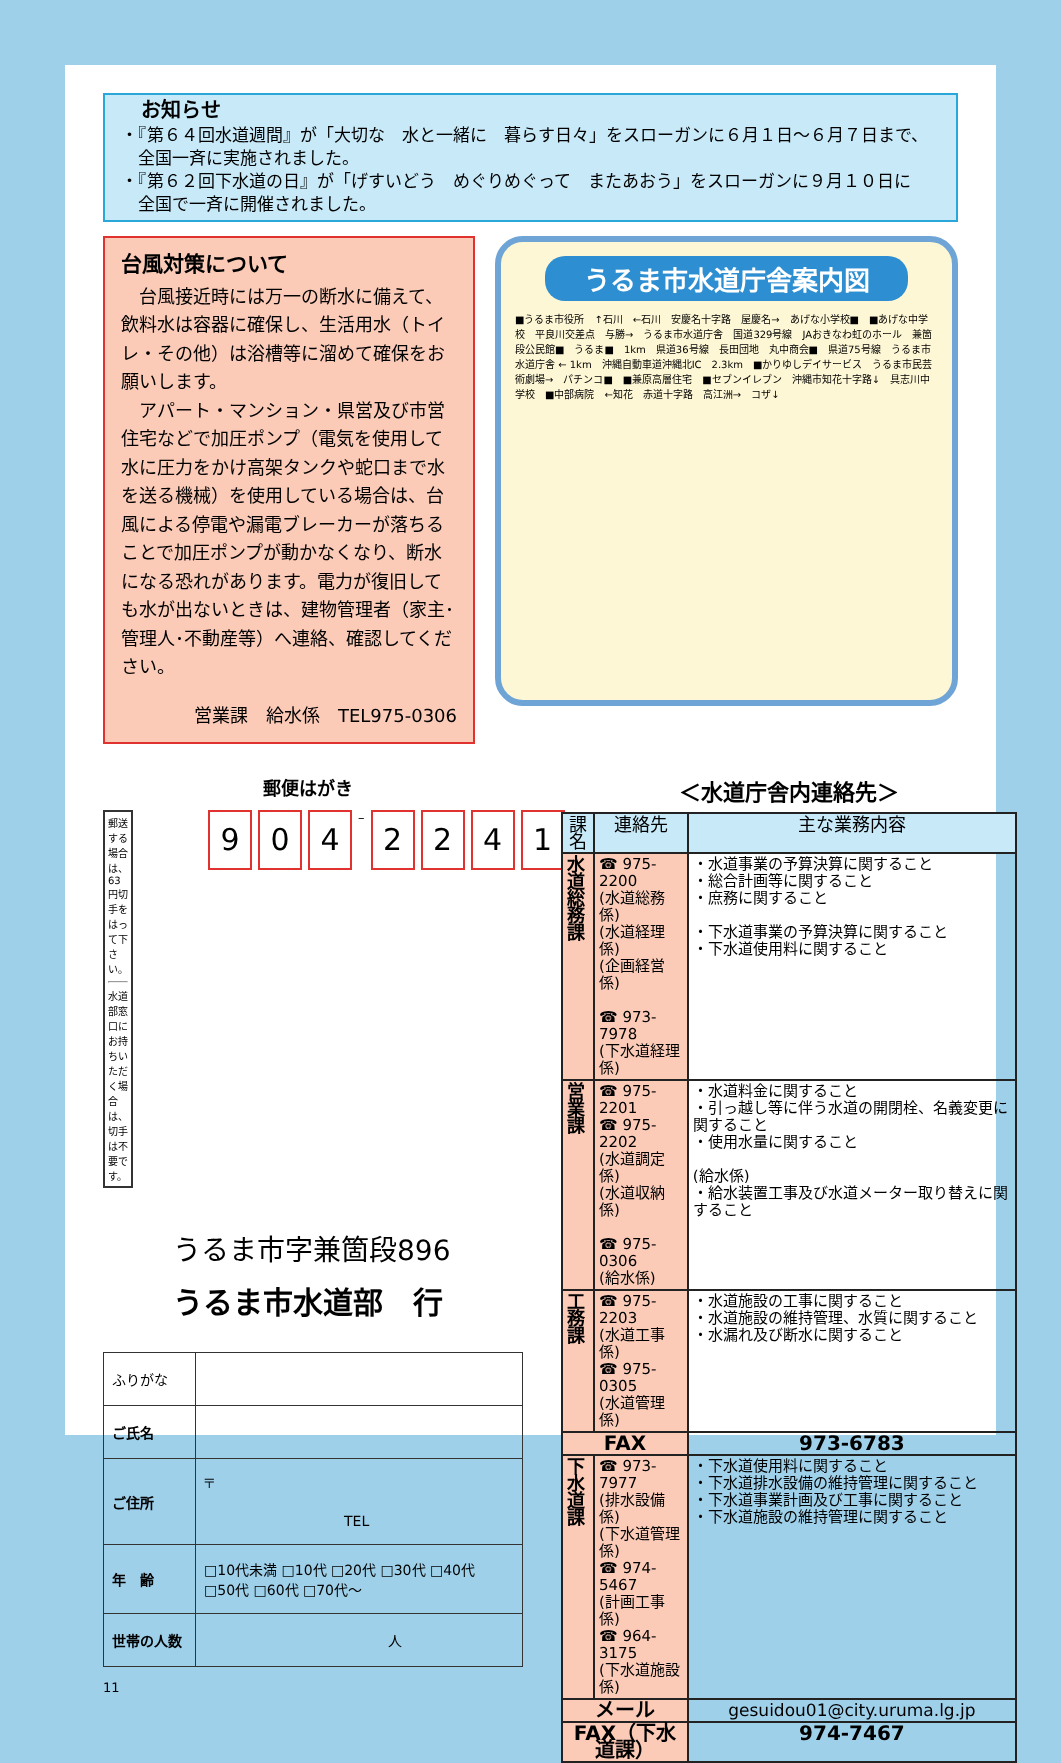お知らせ
・『第６４回水道週間』が「大切な　水と一緒に　暮らす日々」をスローガンに６月１日～６月７日まで、
　全国一斉に実施されました。
・『第６２回下水道の日』が「げすいどう　めぐりめぐって　またあおう」をスローガンに９月１０日に
　全国で一斉に開催されました。
台風対策について
　台風接近時には万一の断水に備えて、飲料水は容器に確保し、生活用水（トイレ・その他）は浴槽等に溜めて確保をお願いします。
　アパート・マンション・県営及び市営住宅などで加圧ポンプ（電気を使用して水に圧力をかけ高架タンクや蛇口まで水を送る機械）を使用している場合は、台風による停電や漏電ブレーカーが落ちることで加圧ポンプが動かなくなり、断水になる恐れがあります。電力が復旧しても水が出ないときは、建物管理者（家主･管理人･不動産等）へ連絡、確認してください。
営業課　給水係　TEL975-0306
うるま市水道庁舎案内図
■うるま市役所　↑石川　←石川　安慶名十字路　屋慶名→　あげな小学校■　■あげな中学校　平良川交差点　与勝→　うるま市水道庁舎　国道329号線　JAおきなわ虹のホール　兼箇段公民館■　うるま■　1km　県道36号線　長田団地　丸中商会■　県道75号線　うるま市水道庁舎 ← 1km　沖縄自動車道沖縄北IC　2.3km　■かりゆしデイサービス　うるま市民芸術劇場→　パチンコ■　■兼原高層住宅　■セブンイレブン　沖縄市知花十字路↓　具志川中学校　■中部病院　←知花　赤道十字路　高江洲→　コザ↓
郵便はがき
郵送する場合は、63円切手をはって下さい。
水道部窓口にお持ちいただく場合は、切手は不要です。
9 0 4 – 2241
うるま市字兼箇段896
うるま市水道部　行
| ふりがな | |
| ご氏名 | |
| ご住所 | 〒 TEL |
| 年 齢 | □10代未満 □10代 □20代 □30代 □40代 □50代 □60代 □70代～ |
| 世帯の人数 | 人 |
11
＜水道庁舎内連絡先＞
| 課名 | 連絡先 | 主な業務内容 |
| --- | --- | --- |
| 水道総務課 | ☎ 975-2200 (水道総務係) (水道経理係) (企画経営係) ☎ 973-7978 (下水道経理係) | ・水道事業の予算決算に関すること ・総合計画等に関すること ・庶務に関すること ・下水道事業の予算決算に関すること ・下水道使用料に関すること |
| 営業課 | ☎ 975-2201 ☎ 975-2202 (水道調定係) (水道収納係) ☎ 975-0306 (給水係) | ・水道料金に関すること ・引っ越し等に伴う水道の開閉栓、名義変更に関すること ・使用水量に関すること (給水係) ・給水装置工事及び水道メーター取り替えに関すること |
| 工務課 | ☎ 975-2203 (水道工事係) ☎ 975-0305 (水道管理係) | ・水道施設の工事に関すること ・水道施設の維持管理、水質に関すること ・水漏れ及び断水に関すること |
| FAX | | 973-6783 |
| 下水道課 | ☎ 973-7977 (排水設備係) (下水道管理係) ☎ 974-5467 (計画工事係) ☎ 964-3175 (下水道施設係) | ・下水道使用料に関すること ・下水道排水設備の維持管理に関すること ・下水道事業計画及び工事に関すること ・下水道施設の維持管理に関すること |
| メール | | gesuidou01@city.uruma.lg.jp |
| FAX（下水道課） | | 974-7467 |